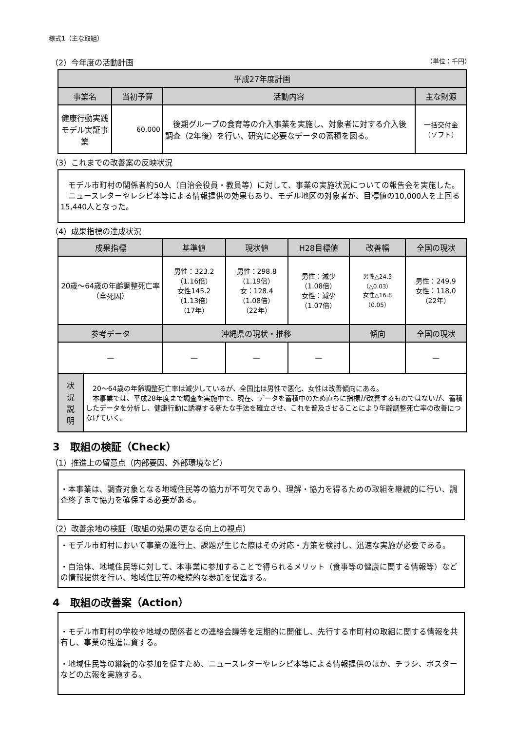様式1（主な取組）
（2）今年度の活動計画 （単位：千円）
| 平成27年度計画 | | | |
| --- | --- | --- | --- |
| 事業名 | 当初予算 | 活動内容 | 主な財源 |
| 健康行動実践モデル実証事業 | 60,000 | 後期グループの食育等の介入事業を実施し、対象者に対する介入後調査（2年後）を行い、研究に必要なデータの蓄積を図る。 | 一括交付金（ソフト） |
（3）これまでの改善案の反映状況
　モデル市町村の関係者約50人（自治会役員・教員等）に対して、事業の実施状況についての報告会を実施した。
　ニュースレターやレシピ本等による情報提供の効果もあり、モデル地区の対象者が、目標値の10,000人を上回る15,440人となった。
（4）成果指標の達成状況
| 成果指標 | | 基準値 | 現状値 | H28目標値 | 改善幅 | 全国の現状 |
| --- | --- | --- | --- | --- | --- | --- |
| 20歳～64歳の年齢調整死亡率 （全死因） | | 男性：323.2 （1.16倍） 女性145.2 （1.13倍） （17年） | 男性：298.8 （1.19倍） 女：128.4 （1.08倍） （22年） | 男性：減少 （1.08倍） 女性：減少 （1.07倍） | 男性△24.5 （△0.03） 女性△16.8 （0.05） | 男性：249.9 女性：118.0 （22年） |
| 参考データ | | 沖縄県の現状・推移 | | | 傾向 | 全国の現状 |
| ― | | ― | ― | ― | | ― |
| 状 況 説 明 | 20～64歳の年齢調整死亡率は減少しているが、全国比は男性で悪化、女性は改善傾向にある。 本事業では、平成28年度まで調査を実施中で、現在、データを蓄積中のため直ちに指標が改善するものではないが、蓄積したデータを分析し、健康行動に誘導する新たな手法を確立させ、これを普及させることにより年齢調整死亡率の改善につなげていく。 | | | | | |
3　取組の検証（Check）
（1）推進上の留意点（内部要因、外部環境など）
・本事業は、調査対象となる地域住民等の協力が不可欠であり、理解・協力を得るための取組を継続的に行い、調査終了まで協力を確保する必要がある。
（2）改善余地の検証（取組の効果の更なる向上の視点）
・モデル市町村において事業の進行上、課題が生じた際はその対応・方策を検討し、迅速な実施が必要である。
・自治体、地域住民等に対して、本事業に参加することで得られるメリット（食事等の健康に関する情報等）などの情報提供を行い、地域住民等の継続的な参加を促進する。
4　取組の改善案（Action）
・モデル市町村の学校や地域の関係者との連絡会議等を定期的に開催し、先行する市町村の取組に関する情報を共有し、事業の推進に資する。
・地域住民等の継続的な参加を促すため、ニュースレターやレシピ本等による情報提供のほか、チラシ、ポスターなどの広報を実施する。